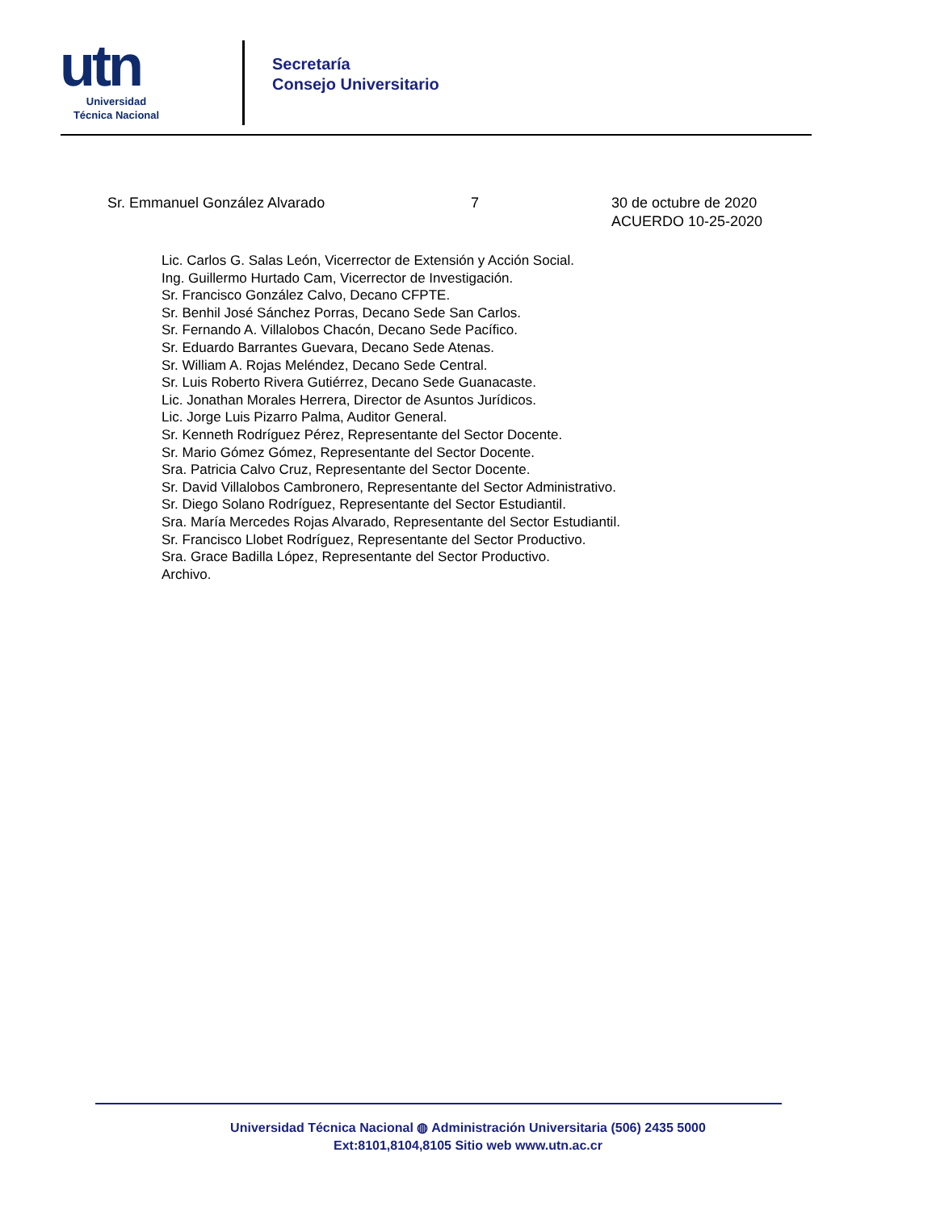utn
Universidad
Técnica Nacional
Secretaría
Consejo Universitario
Sr. Emmanuel González Alvarado 7 30 de octubre de 2020
ACUERDO 10-25-2020
Lic. Carlos G. Salas León, Vicerrector de Extensión y Acción Social.
Ing. Guillermo Hurtado Cam, Vicerrector de Investigación.
Sr. Francisco González Calvo, Decano CFPTE.
Sr. Benhil José Sánchez Porras, Decano Sede San Carlos.
Sr. Fernando A. Villalobos Chacón, Decano Sede Pacífico.
Sr. Eduardo Barrantes Guevara, Decano Sede Atenas.
Sr. William A. Rojas Meléndez, Decano Sede Central.
Sr. Luis Roberto Rivera Gutiérrez, Decano Sede Guanacaste.
Lic. Jonathan Morales Herrera, Director de Asuntos Jurídicos.
Lic. Jorge Luis Pizarro Palma, Auditor General.
Sr. Kenneth Rodríguez Pérez, Representante del Sector Docente.
Sr. Mario Gómez Gómez, Representante del Sector Docente.
Sra. Patricia Calvo Cruz, Representante del Sector Docente.
Sr. David Villalobos Cambronero, Representante del Sector Administrativo.
Sr. Diego Solano Rodríguez, Representante del Sector Estudiantil.
Sra. María Mercedes Rojas Alvarado, Representante del Sector Estudiantil.
Sr. Francisco Llobet Rodríguez, Representante del Sector Productivo.
Sra. Grace Badilla López, Representante del Sector Productivo.
Archivo.
Universidad Técnica Nacional ◍ Administración Universitaria (506) 2435 5000
Ext:8101,8104,8105 Sitio web www.utn.ac.cr